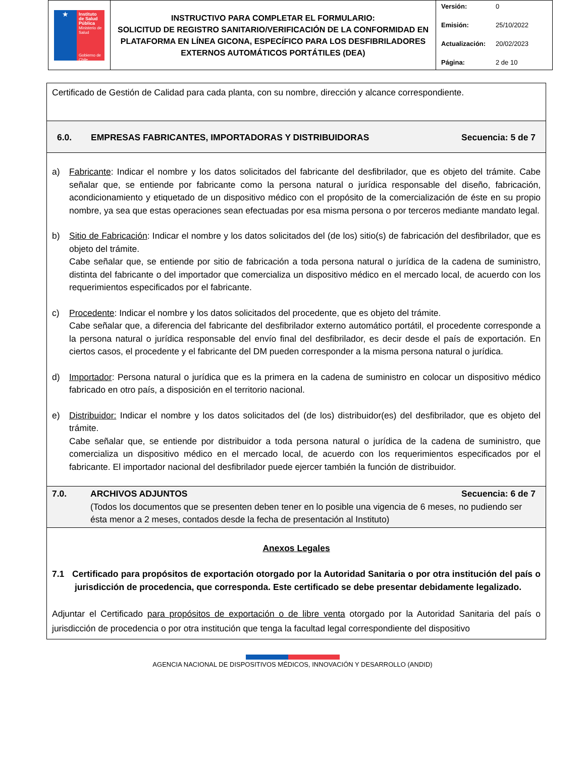| ★ Instituto de Salud Pública Ministerio de Salud Gobierno de Chile | INSTRUCTIVO PARA COMPLETAR EL FORMULARIO: SOLICITUD DE REGISTRO SANITARIO/VERIFICACIÓN DE LA CONFORMIDAD EN PLATAFORMA EN LÍNEA GICONA, ESPECÍFICO PARA LOS DESFIBRILADORES EXTERNOS AUTOMÁTICOS PORTÁTILES (DEA) | Versión: 0 Emisión: 25/10/2022 Actualización: 20/02/2023 Página: 2 de 10 |
Certificado de Gestión de Calidad para cada planta, con su nombre, dirección y alcance correspondiente.
6.0. EMPRESAS FABRICANTES, IMPORTADORAS Y DISTRIBUIDORAS Secuencia: 5 de 7
a) Fabricante: Indicar el nombre y los datos solicitados del fabricante del desfibrilador, que es objeto del trámite. Cabe señalar que, se entiende por fabricante como la persona natural o jurídica responsable del diseño, fabricación, acondicionamiento y etiquetado de un dispositivo médico con el propósito de la comercialización de éste en su propio nombre, ya sea que estas operaciones sean efectuadas por esa misma persona o por terceros mediante mandato legal.
b) Sitio de Fabricación: Indicar el nombre y los datos solicitados del (de los) sitio(s) de fabricación del desfibrilador, que es objeto del trámite.
Cabe señalar que, se entiende por sitio de fabricación a toda persona natural o jurídica de la cadena de suministro, distinta del fabricante o del importador que comercializa un dispositivo médico en el mercado local, de acuerdo con los requerimientos especificados por el fabricante.
c) Procedente: Indicar el nombre y los datos solicitados del procedente, que es objeto del trámite.
Cabe señalar que, a diferencia del fabricante del desfibrilador externo automático portátil, el procedente corresponde a la persona natural o jurídica responsable del envío final del desfibrilador, es decir desde el país de exportación. En ciertos casos, el procedente y el fabricante del DM pueden corresponder a la misma persona natural o jurídica.
d) Importador: Persona natural o jurídica que es la primera en la cadena de suministro en colocar un dispositivo médico fabricado en otro país, a disposición en el territorio nacional.
e) Distribuidor: Indicar el nombre y los datos solicitados del (de los) distribuidor(es) del desfibrilador, que es objeto del trámite.
Cabe señalar que, se entiende por distribuidor a toda persona natural o jurídica de la cadena de suministro, que comercializa un dispositivo médico en el mercado local, de acuerdo con los requerimientos especificados por el fabricante. El importador nacional del desfibrilador puede ejercer también la función de distribuidor.
7.0. ARCHIVOS ADJUNTOS Secuencia: 6 de 7
(Todos los documentos que se presenten deben tener en lo posible una vigencia de 6 meses, no pudiendo ser ésta menor a 2 meses, contados desde la fecha de presentación al Instituto)
Anexos Legales
7.1 Certificado para propósitos de exportación otorgado por la Autoridad Sanitaria o por otra institución del país o jurisdicción de procedencia, que corresponda. Este certificado se debe presentar debidamente legalizado.
Adjuntar el Certificado para propósitos de exportación o de libre venta otorgado por la Autoridad Sanitaria del país o jurisdicción de procedencia o por otra institución que tenga la facultad legal correspondiente del dispositivo
AGENCIA NACIONAL DE DISPOSITIVOS MÉDICOS, INNOVACIÓN Y DESARROLLO (ANDID)